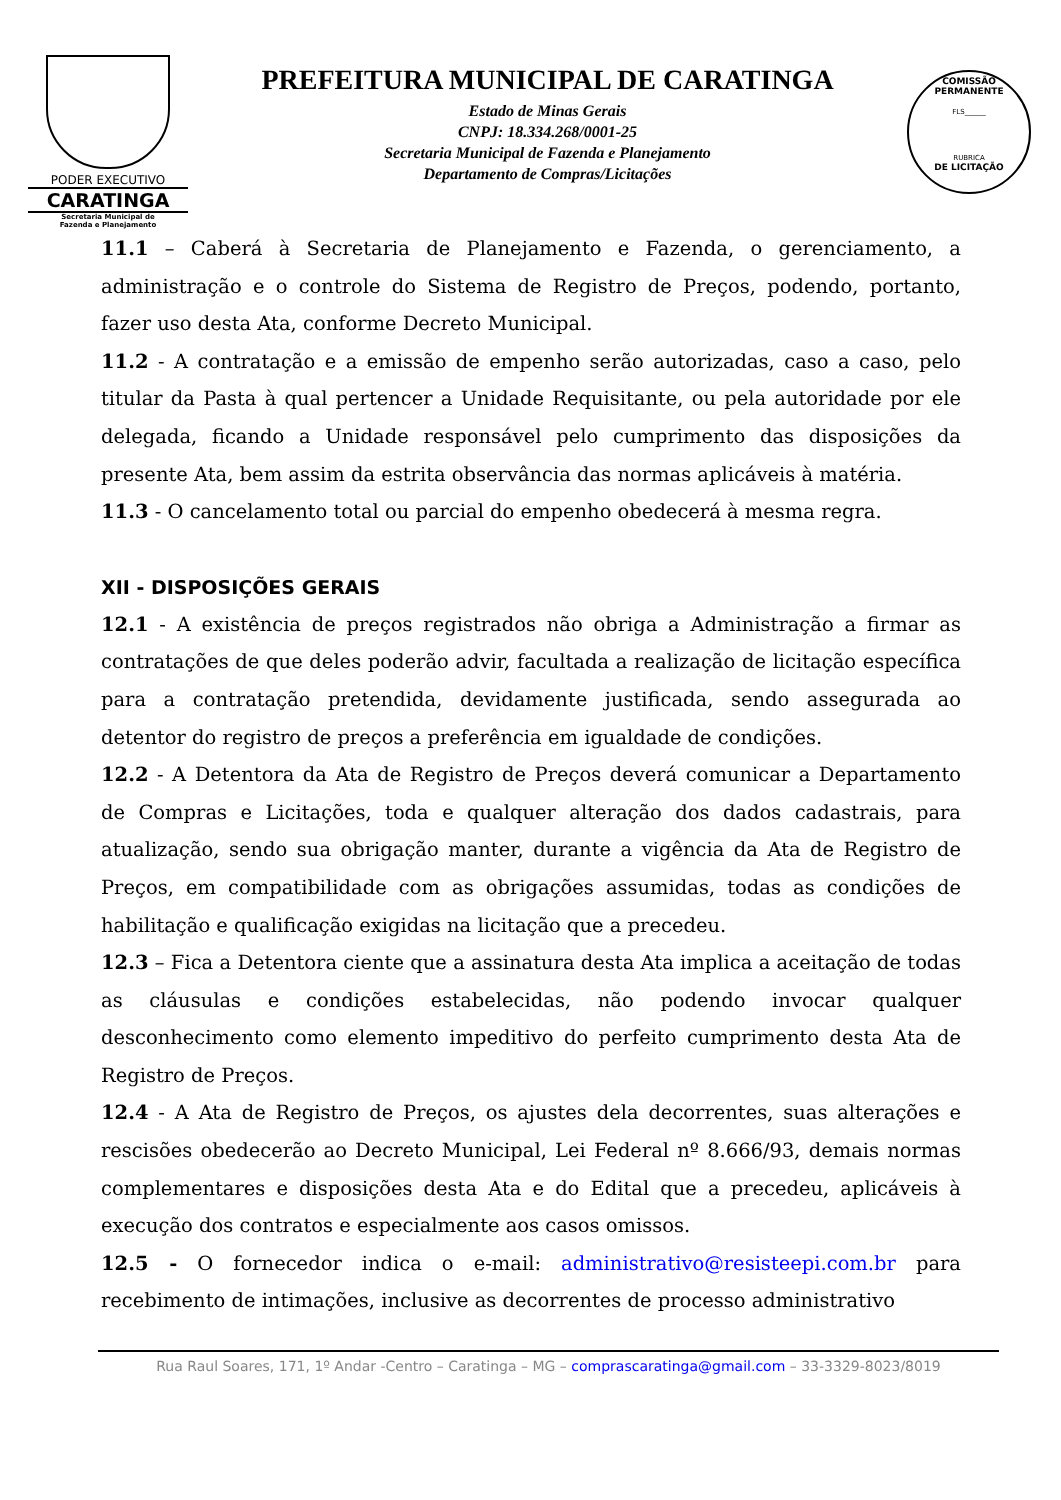PODER EXECUTIVO
CARATINGA
Secretaria Municipal de
Fazenda e Planejamento
PREFEITURA MUNICIPAL DE CARATINGA
Estado de Minas Gerais
CNPJ: 18.334.268/0001-25
Secretaria Municipal de Fazenda e Planejamento
Departamento de Compras/Licitações
COMISSÃO PERMANENTE
FLS______
RUBRICA
DE LICITAÇÃO
11.1 – Caberá à Secretaria de Planejamento e Fazenda, o gerenciamento, a administração e o controle do Sistema de Registro de Preços, podendo, portanto, fazer uso desta Ata, conforme Decreto Municipal.
11.2 - A contratação e a emissão de empenho serão autorizadas, caso a caso, pelo titular da Pasta à qual pertencer a Unidade Requisitante, ou pela autoridade por ele delegada, ficando a Unidade responsável pelo cumprimento das disposições da presente Ata, bem assim da estrita observância das normas aplicáveis à matéria.
11.3 - O cancelamento total ou parcial do empenho obedecerá à mesma regra.
XII - DISPOSIÇÕES GERAIS
12.1 - A existência de preços registrados não obriga a Administração a firmar as contratações de que deles poderão advir, facultada a realização de licitação específica para a contratação pretendida, devidamente justificada, sendo assegurada ao detentor do registro de preços a preferência em igualdade de condições.
12.2 - A Detentora da Ata de Registro de Preços deverá comunicar a Departamento de Compras e Licitações, toda e qualquer alteração dos dados cadastrais, para atualização, sendo sua obrigação manter, durante a vigência da Ata de Registro de Preços, em compatibilidade com as obrigações assumidas, todas as condições de habilitação e qualificação exigidas na licitação que a precedeu.
12.3 – Fica a Detentora ciente que a assinatura desta Ata implica a aceitação de todas as cláusulas e condições estabelecidas, não podendo invocar qualquer desconhecimento como elemento impeditivo do perfeito cumprimento desta Ata de Registro de Preços.
12.4 - A Ata de Registro de Preços, os ajustes dela decorrentes, suas alterações e rescisões obedecerão ao Decreto Municipal, Lei Federal nº 8.666/93, demais normas complementares e disposições desta Ata e do Edital que a precedeu, aplicáveis à execução dos contratos e especialmente aos casos omissos.
12.5 - O fornecedor indica o e-mail: administrativo@resisteepi.com.br para recebimento de intimações, inclusive as decorrentes de processo administrativo
Rua Raul Soares, 171, 1º Andar -Centro – Caratinga – MG – comprascaratinga@gmail.com – 33-3329-8023/8019